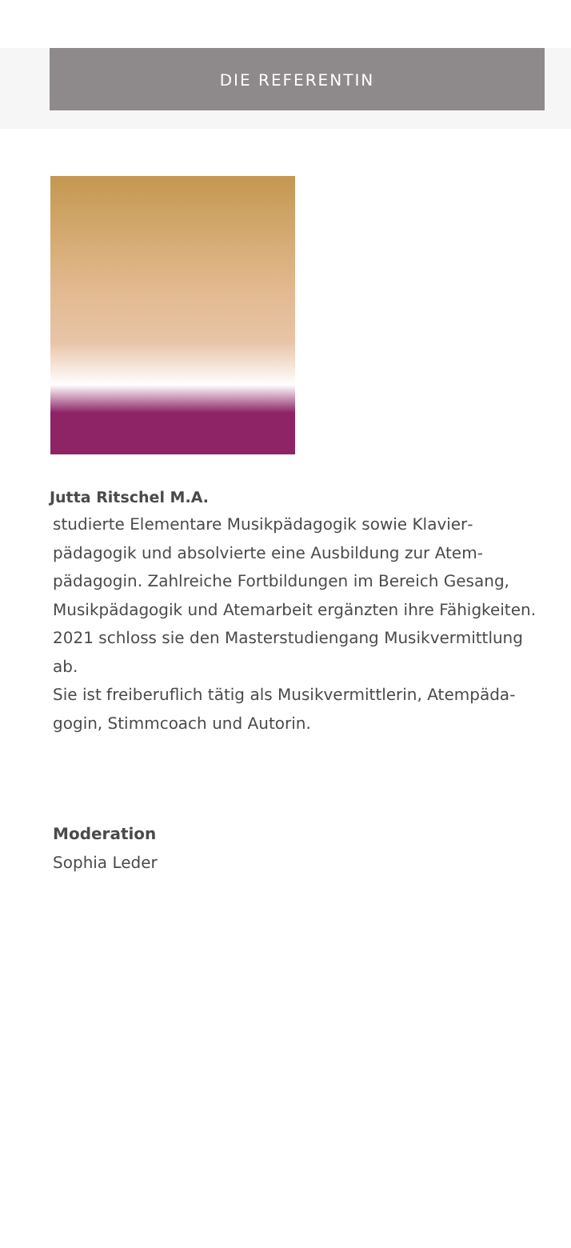DIE REFERENTIN
Jutta Ritschel M.A.
studierte Elementare Musikpädagogik sowie Klavier­pädagogik und absolvierte eine Ausbildung zur Atem­pädagogin. Zahlreiche Fortbildungen im Bereich Gesang, Musikpädagogik und Atemarbeit ergänzten ihre Fähigkei­ten. 2021 schloss sie den Masterstudiengang Musikver­mittlung ab.
Sie ist freiberuflich tätig als Musikvermittlerin, Atempäda­gogin, Stimmcoach und Autorin.
Moderation
Sophia Leder